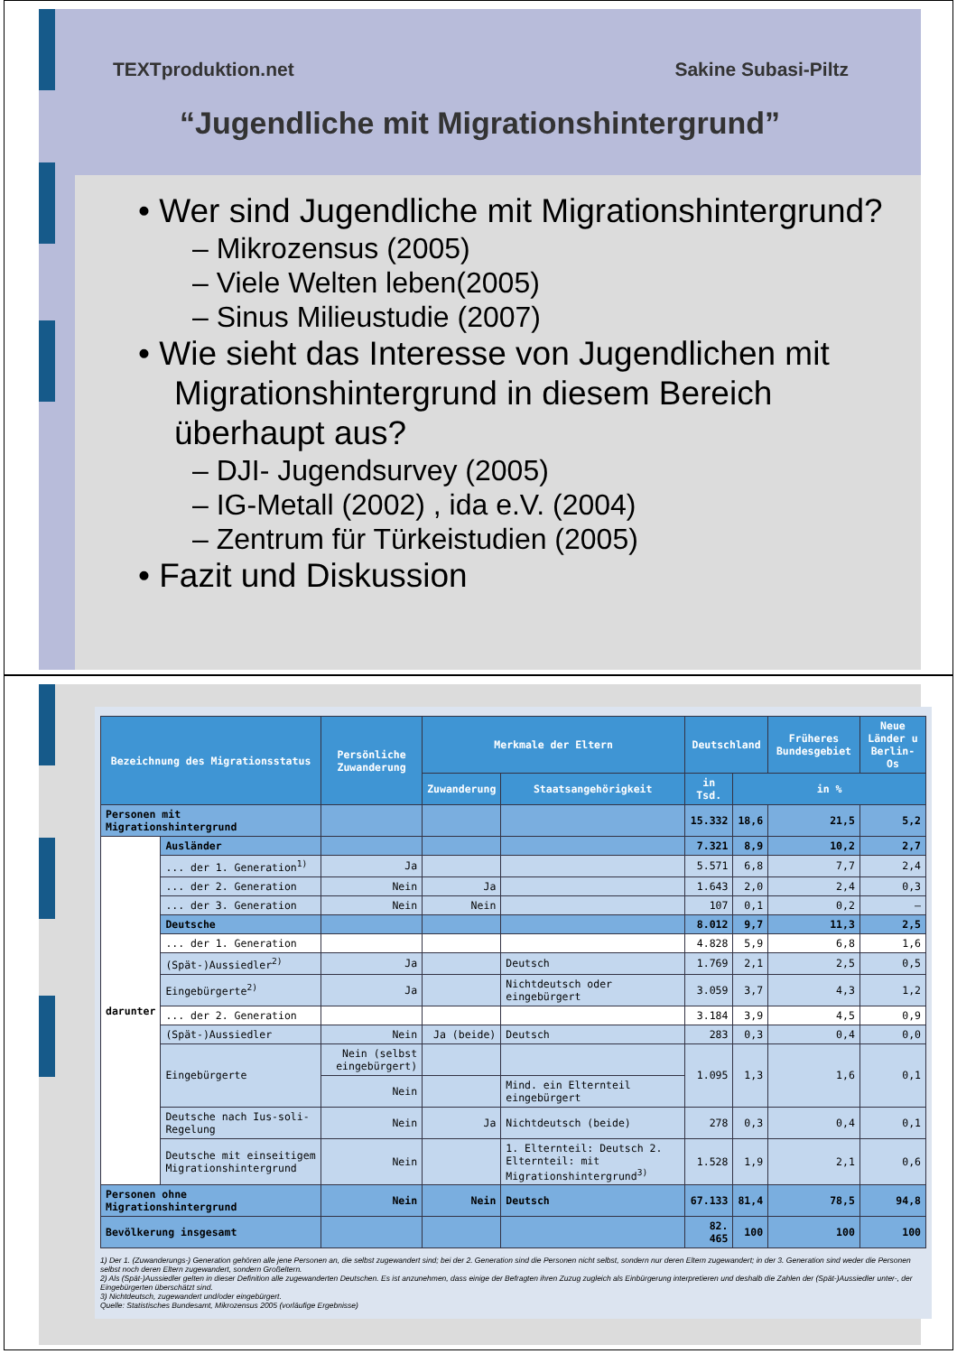TEXTproduktion.net Sakine Subasi-Piltz
“Jugendliche mit Migrationshintergrund”
• Wer sind Jugendliche mit Migrationshintergrund?
– Mikrozensus (2005)
– Viele Welten leben(2005)
– Sinus Milieustudie (2007)
• Wie sieht das Interesse von Jugendlichen mit Migrationshintergrund in diesem Bereich überhaupt aus?
– DJI- Jugendsurvey (2005)
– IG-Metall (2002) , ida e.V. (2004)
– Zentrum für Türkeistudien (2005)
• Fazit und Diskussion
| Bezeichnung des Migrationsstatus | | Persönliche Zuwanderung | Merkmale der Eltern | | Deutschland | | Früheres Bundesgebiet | Neue Länder u Berlin-Os |
| --- | --- | --- | --- | --- | --- | --- | --- | --- |
| | | | Zuwanderung | Staatsangehörigkeit | in Tsd. | in % | | |
| Personen mit Migrationshintergrund | | | | | 15.332 | 18,6 | 21,5 | 5,2 |
| darunter | Ausländer | | | | 7.321 | 8,9 | 10,2 | 2,7 |
| | ... der 1. Generation<sup>1)</sup> | Ja | | | 5.571 | 6,8 | 7,7 | 2,4 |
| | ... der 2. Generation | Nein | Ja | | 1.643 | 2,0 | 2,4 | 0,3 |
| | ... der 3. Generation | Nein | Nein | | 107 | 0,1 | 0,2 | – |
| | Deutsche | | | | 8.012 | 9,7 | 11,3 | 2,5 |
| | ... der 1. Generation | | | | 4.828 | 5,9 | 6,8 | 1,6 |
| | (Spät-)Aussiedler<sup>2)</sup> | Ja | | Deutsch | 1.769 | 2,1 | 2,5 | 0,5 |
| | Eingebürgerte<sup>2)</sup> | Ja | | Nichtdeutsch oder eingebürgert | 3.059 | 3,7 | 4,3 | 1,2 |
| | ... der 2. Generation | | | | 3.184 | 3,9 | 4,5 | 0,9 |
| | (Spät-)Aussiedler | Nein | Ja (beide) | Deutsch | 283 | 0,3 | 0,4 | 0,0 |
| | Eingebürgerte | Nein (selbst eingebürgert) | | | 1.095 | 1,3 | 1,6 | 0,1 |
| | | Nein | | Mind. ein Elternteil eingebürgert | | | | |
| | Deutsche nach Ius-soli-Regelung | Nein | Ja | Nichtdeutsch (beide) | 278 | 0,3 | 0,4 | 0,1 |
| | Deutsche mit einseitigem Migrationshintergrund | Nein | | 1. Elternteil: Deutsch 2. Elternteil: mit Migrationshintergrund<sup>3)</sup> | 1.528 | 1,9 | 2,1 | 0,6 |
| Personen ohne Migrationshintergrund | | Nein | Nein | Deutsch | 67.133 | 81,4 | 78,5 | 94,8 |
| Bevölkerung insgesamt | | | | | 82. 465 | 100 | 100 | 100 |
1) Der 1. (Zuwanderungs-) Generation gehören alle jene Personen an, die selbst zugewandert sind; bei der 2. Generation sind die Personen nicht selbst, sondern nur deren Eltern zugewandert; in der 3. Generation sind weder die Personen selbst noch deren Eltern zugewandert, sondern Großeltern.
2) Als (Spät-)Aussiedler gelten in dieser Definition alle zugewanderten Deutschen. Es ist anzunehmen, dass einige der Befragten ihren Zuzug zugleich als Einbürgerung interpretieren und deshalb die Zahlen der (Spät-)Aussiedler unter-, der Eingebürgerten überschätzt sind.
3) Nichtdeutsch, zugewandert und/oder eingebürgert.
Quelle: Statistisches Bundesamt, Mikrozensus 2005 (vorläufige Ergebnisse)